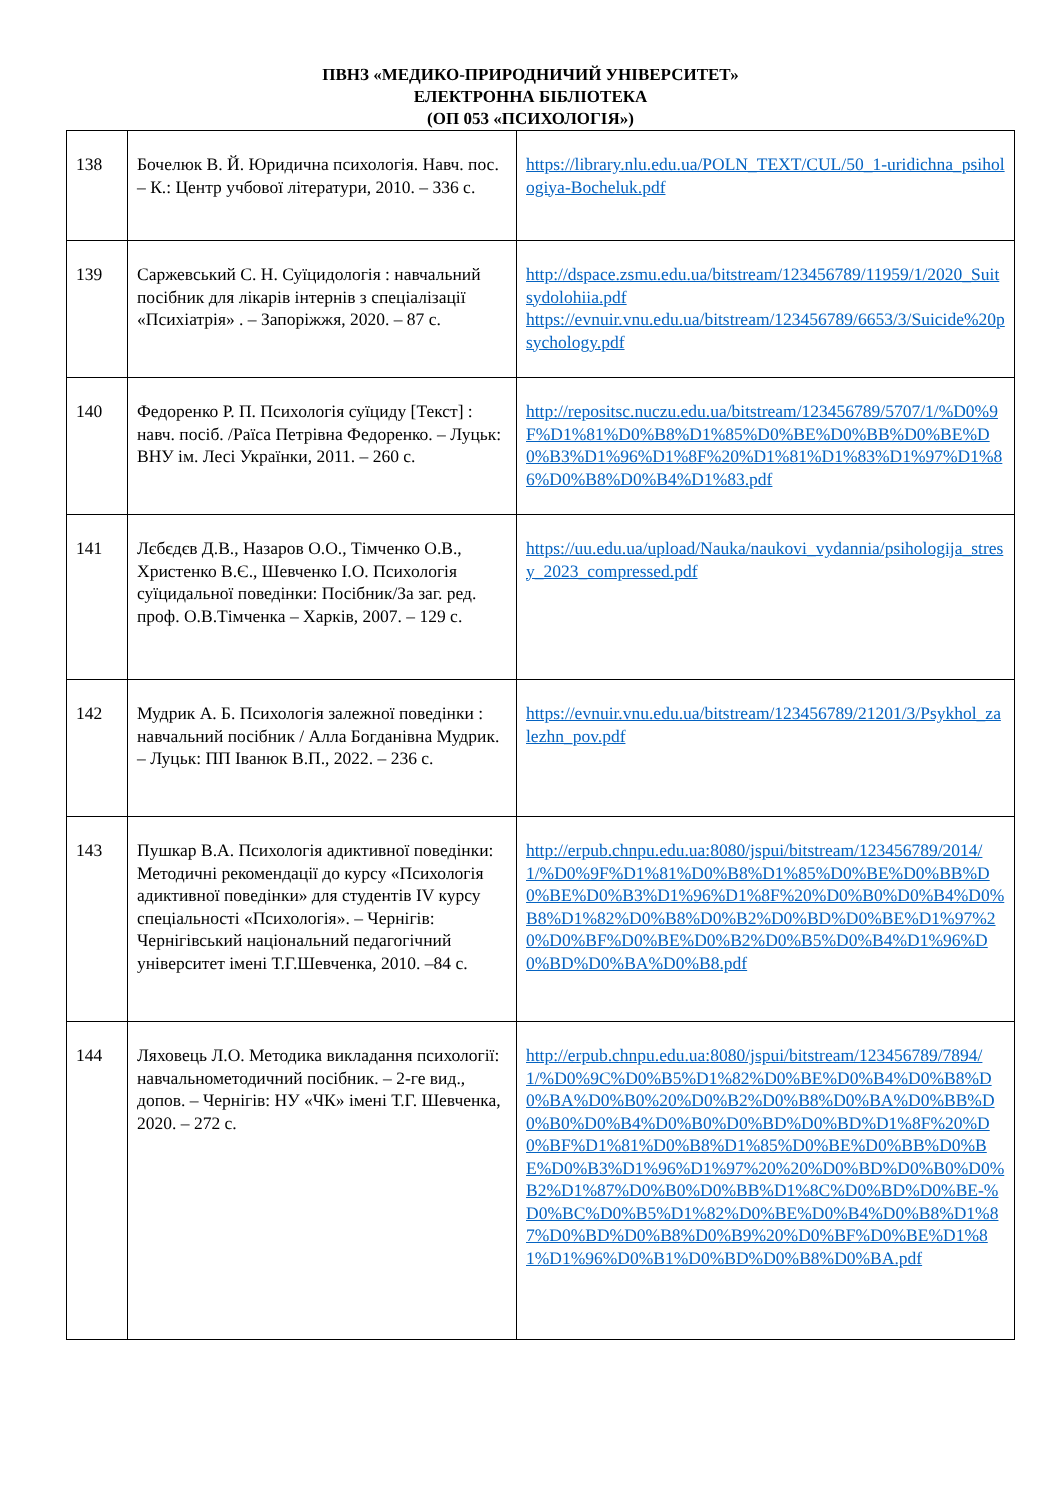ПВНЗ «МЕДИКО-ПРИРОДНИЧИЙ УНІВЕРСИТЕТ»
ЕЛЕКТРОННА БІБЛІОТЕКА
(ОП 053 «ПСИХОЛОГІЯ»)
| 138 | Бочелюк В. Й. Юридична психологія. Навч. пос. – К.: Центр учбової літератури, 2010. – 336 с. | https://library.nlu.edu.ua/POLN_TEXT/CUL/50_1-uridichna_psihologiya-Bocheluk.pdf |
| 139 | Саржевський С. Н. Суїцидологія : навчальний посібник для лікарів інтернів з спеціалізації «Психіатрія» . – Запоріжжя, 2020. – 87 с. | http://dspace.zsmu.edu.ua/bitstream/123456789/11959/1/2020_Suitsydolohiia.pdf https://evnuir.vnu.edu.ua/bitstream/123456789/6653/3/Suicide%20psychology.pdf |
| 140 | Федоренко Р. П. Психологія суїциду [Текст] : навч. посіб. /Раїса Петрівна Федоренко. – Луцьк: ВНУ ім. Лесі Українки, 2011. – 260 с. | http://repositsc.nuczu.edu.ua/bitstream/123456789/5707/1/%D0%9F%D1%81%D0%B8%D1%85%D0%BE%D0%BB%D0%BE%D0%B3%D1%96%D1%8F%20%D1%81%D1%83%D1%97%D1%86%D0%B8%D0%B4%D1%83.pdf |
| 141 | Лєбєдєв Д.В., Назаров О.О., Тімченко О.В., Христенко В.Є., Шевченко І.О. Психологія суїцидальної поведінки: Посібник/За заг. ред. проф. О.В.Тімченка – Харків, 2007. – 129 с. | https://uu.edu.ua/upload/Nauka/naukovi_vydannia/psihologija_stresy_2023_compressed.pdf |
| 142 | Мудрик А. Б. Психологія залежної поведінки : навчальний посібник / Алла Богданівна Мудрик. – Луцьк: ПП Іванюк В.П., 2022. – 236 с. | https://evnuir.vnu.edu.ua/bitstream/123456789/21201/3/Psykhol_zalezhn_pov.pdf |
| 143 | Пушкар В.А. Психологія адиктивної поведінки: Методичні рекомендації до курсу «Психологія адиктивної поведінки» для студентів IV курсу спеціальності «Психологія». – Чернігів: Чернігівський національний педагогічний університет імені Т.Г.Шевченка, 2010. –84 с. | http://erpub.chnpu.edu.ua:8080/jspui/bitstream/123456789/2014/1/%D0%9F%D1%81%D0%B8%D1%85%D0%BE%D0%BB%D0%BE%D0%B3%D1%96%D1%8F%20%D0%B0%D0%B4%D0%B8%D1%82%D0%B8%D0%B2%D0%BD%D0%BE%D1%97%20%D0%BF%D0%BE%D0%B2%D0%B5%D0%B4%D1%96%D0%BD%D0%BA%D0%B8.pdf |
| 144 | Ляховець Л.О. Методика викладання психології: навчальнометодичний посібник. – 2-ге вид., допов. – Чернігів: НУ «ЧК» імені Т.Г. Шевченка, 2020. – 272 с. | http://erpub.chnpu.edu.ua:8080/jspui/bitstream/123456789/7894/1/%D0%9C%D0%B5%D1%82%D0%BE%D0%B4%D0%B8%D0%BA%D0%B0%20%D0%B2%D0%B8%D0%BA%D0%BB%D0%B0%D0%B4%D0%B0%D0%BD%D0%BD%D1%8F%20%D0%BF%D1%81%D0%B8%D1%85%D0%BE%D0%BB%D0%BE%D0%B3%D1%96%D1%97%20%20%D0%BD%D0%B0%D0%B2%D1%87%D0%B0%D0%BB%D1%8C%D0%BD%D0%BE-%D0%BC%D0%B5%D1%82%D0%BE%D0%B4%D0%B8%D1%87%D0%BD%D0%B8%D0%B9%20%D0%BF%D0%BE%D1%81%D1%96%D0%B1%D0%BD%D0%B8%D0%BA.pdf |